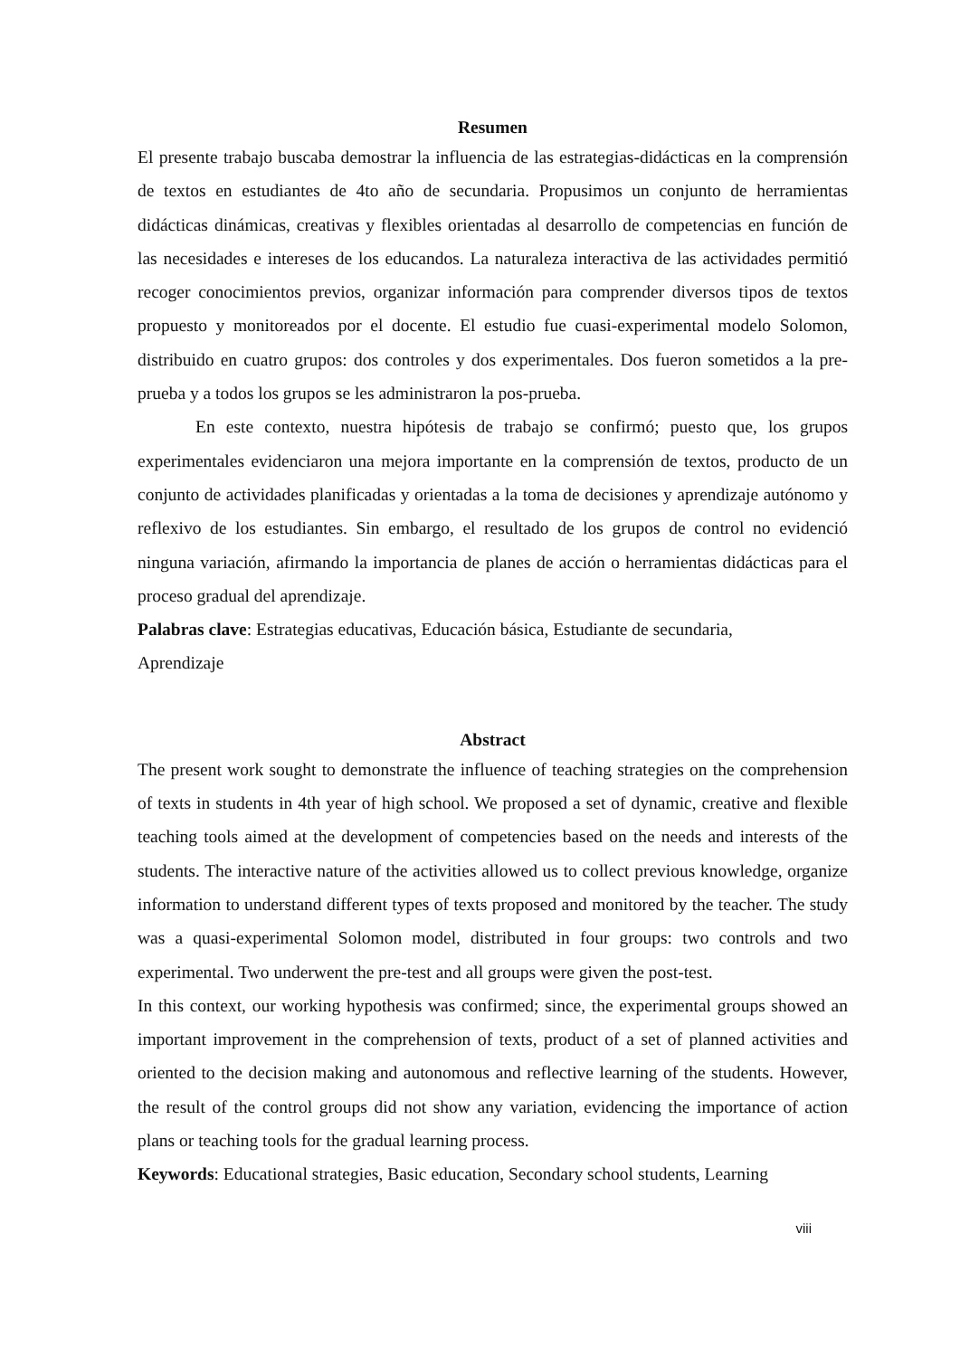Resumen
El presente trabajo buscaba demostrar la influencia de las estrategias-didácticas en la comprensión de textos en estudiantes de 4to año de secundaria. Propusimos un conjunto de herramientas didácticas dinámicas, creativas y flexibles orientadas al desarrollo de competencias en función de las necesidades e intereses de los educandos. La naturaleza interactiva de las actividades permitió recoger conocimientos previos, organizar información para comprender diversos tipos de textos propuesto y monitoreados por el docente. El estudio fue cuasi-experimental modelo Solomon, distribuido en cuatro grupos: dos controles y dos experimentales. Dos fueron sometidos a la pre-prueba y a todos los grupos se les administraron la pos-prueba.
En este contexto, nuestra hipótesis de trabajo se confirmó; puesto que, los grupos experimentales evidenciaron una mejora importante en la comprensión de textos, producto de un conjunto de actividades planificadas y orientadas a la toma de decisiones y aprendizaje autónomo y reflexivo de los estudiantes. Sin embargo, el resultado de los grupos de control no evidenció ninguna variación, afirmando la importancia de planes de acción o herramientas didácticas para el proceso gradual del aprendizaje.
Palabras clave: Estrategias educativas, Educación básica, Estudiante de secundaria,
Aprendizaje
Abstract
The present work sought to demonstrate the influence of teaching strategies on the comprehension of texts in students in 4th year of high school. We proposed a set of dynamic, creative and flexible teaching tools aimed at the development of competencies based on the needs and interests of the students. The interactive nature of the activities allowed us to collect previous knowledge, organize information to understand different types of texts proposed and monitored by the teacher. The study was a quasi-experimental Solomon model, distributed in four groups: two controls and two experimental. Two underwent the pre-test and all groups were given the post-test.
In this context, our working hypothesis was confirmed; since, the experimental groups showed an important improvement in the comprehension of texts, product of a set of planned activities and oriented to the decision making and autonomous and reflective learning of the students. However, the result of the control groups did not show any variation, evidencing the importance of action plans or teaching tools for the gradual learning process.
Keywords: Educational strategies, Basic education, Secondary school students, Learning
viii